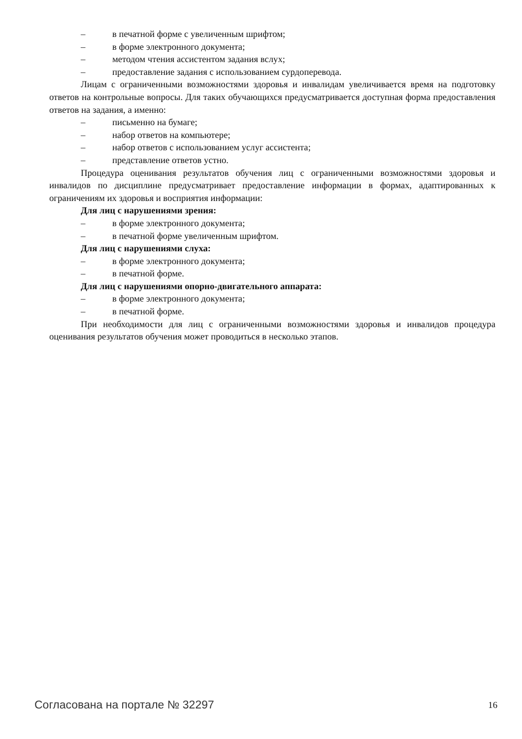– в печатной форме с увеличенным шрифтом;
– в форме электронного документа;
– методом чтения ассистентом задания вслух;
– предоставление задания с использованием сурдоперевода.
Лицам с ограниченными возможностями здоровья и инвалидам увеличивается время на подготовку ответов на контрольные вопросы. Для таких обучающихся предусматривается доступная форма предоставления ответов на задания, а именно:
– письменно на бумаге;
– набор ответов на компьютере;
– набор ответов с использованием услуг ассистента;
– представление ответов устно.
Процедура оценивания результатов обучения лиц с ограниченными возможностями здоровья и инвалидов по дисциплине предусматривает предоставление информации в формах, адаптированных к ограничениям их здоровья и восприятия информации:
Для лиц с нарушениями зрения:
– в форме электронного документа;
– в печатной форме увеличенным шрифтом.
Для лиц с нарушениями слуха:
– в форме электронного документа;
– в печатной форме.
Для лиц с нарушениями опорно-двигательного аппарата:
– в форме электронного документа;
– в печатной форме.
При необходимости для лиц с ограниченными возможностями здоровья и инвалидов процедура оценивания результатов обучения может проводиться в несколько этапов.
Согласована на портале № 32297 16